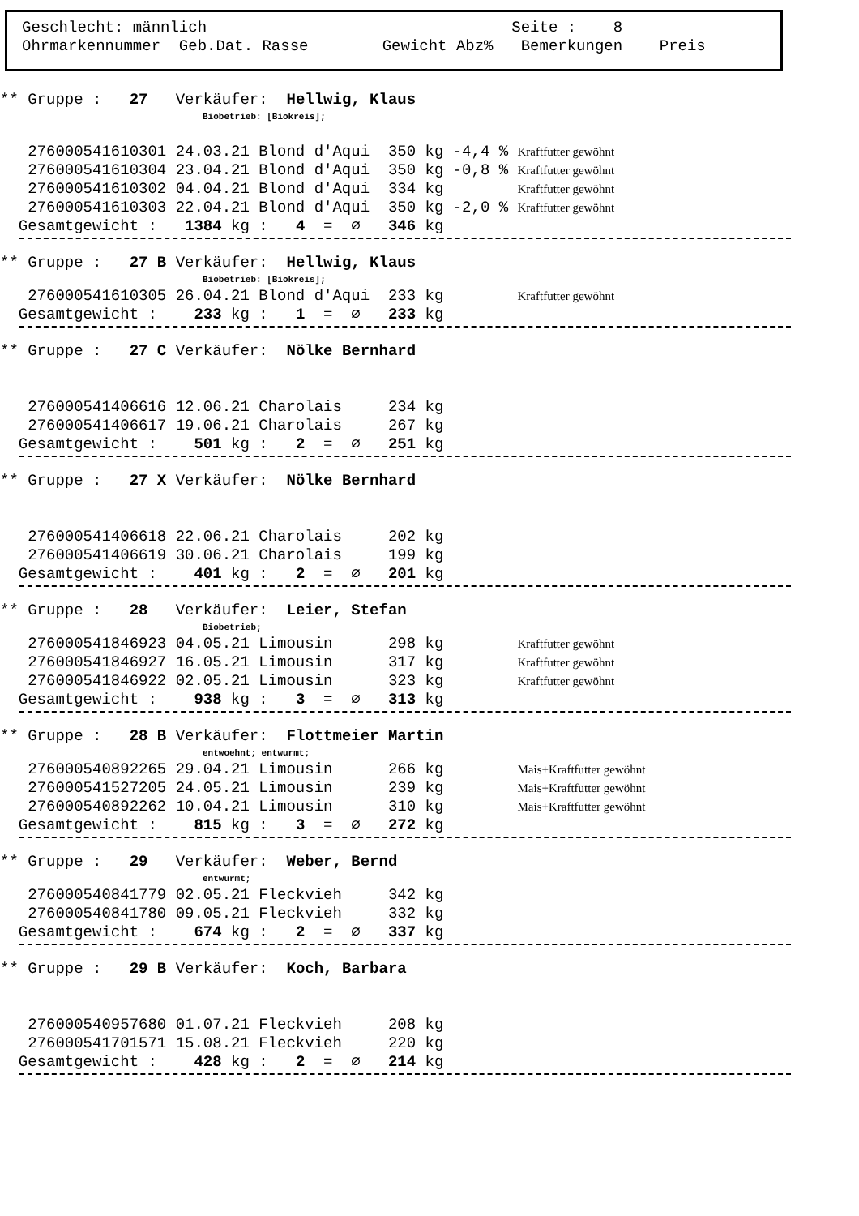Geschlecht: männlich Seite : 8 Ohrmarkennummer Geb.Dat. Rasse Gewicht Abz% Bemerkungen Preis
** Gruppe :   27   Verkäufer:  Hellwig, Klaus
Biobetrieb: [Biokreis];
   276000541610301 24.03.21 Blond d'Aqui  350 kg -4,4 % Kraftfutter gewöhnt
   276000541610304 23.04.21 Blond d'Aqui  350 kg -0,8 % Kraftfutter gewöhnt
   276000541610302 04.04.21 Blond d'Aqui  334 kg        Kraftfutter gewöhnt
   276000541610303 22.04.21 Blond d'Aqui  350 kg -2,0 % Kraftfutter gewöhnt
  Gesamtgewicht :   1384 kg :   4  =  ∅   346 kg
** Gruppe :   27 B Verkäufer:  Hellwig, Klaus
Biobetrieb: [Biokreis];
   276000541610305 26.04.21 Blond d'Aqui  233 kg        Kraftfutter gewöhnt
  Gesamtgewicht :    233 kg :   1  =  ∅   233 kg
** Gruppe :   27 C Verkäufer:  Nölke Bernhard


   276000541406616 12.06.21 Charolais     234 kg
   276000541406617 19.06.21 Charolais     267 kg
  Gesamtgewicht :    501 kg :   2  =  ∅   251 kg
** Gruppe :   27 X Verkäufer:  Nölke Bernhard


   276000541406618 22.06.21 Charolais     202 kg
   276000541406619 30.06.21 Charolais     199 kg
  Gesamtgewicht :    401 kg :   2  =  ∅   201 kg
** Gruppe :   28   Verkäufer:  Leier, Stefan
Biobetrieb;
   276000541846923 04.05.21 Limousin      298 kg        Kraftfutter gewöhnt
   276000541846927 16.05.21 Limousin      317 kg        Kraftfutter gewöhnt
   276000541846922 02.05.21 Limousin      323 kg        Kraftfutter gewöhnt
  Gesamtgewicht :    938 kg :   3  =  ∅   313 kg
** Gruppe :   28 B Verkäufer:  Flottmeier Martin
entwoehnt; entwurmt;
   276000540892265 29.04.21 Limousin      266 kg        Mais+Kraftfutter gewöhnt
   276000541527205 24.05.21 Limousin      239 kg        Mais+Kraftfutter gewöhnt
   276000540892262 10.04.21 Limousin      310 kg        Mais+Kraftfutter gewöhnt
  Gesamtgewicht :    815 kg :   3  =  ∅   272 kg
** Gruppe :   29   Verkäufer:  Weber, Bernd
entwurmt;
   276000540841779 02.05.21 Fleckvieh     342 kg
   276000540841780 09.05.21 Fleckvieh     332 kg
  Gesamtgewicht :    674 kg :   2  =  ∅   337 kg
** Gruppe :   29 B Verkäufer:  Koch, Barbara


   276000540957680 01.07.21 Fleckvieh     208 kg
   276000541701571 15.08.21 Fleckvieh     220 kg
  Gesamtgewicht :    428 kg :   2  =  ∅   214 kg